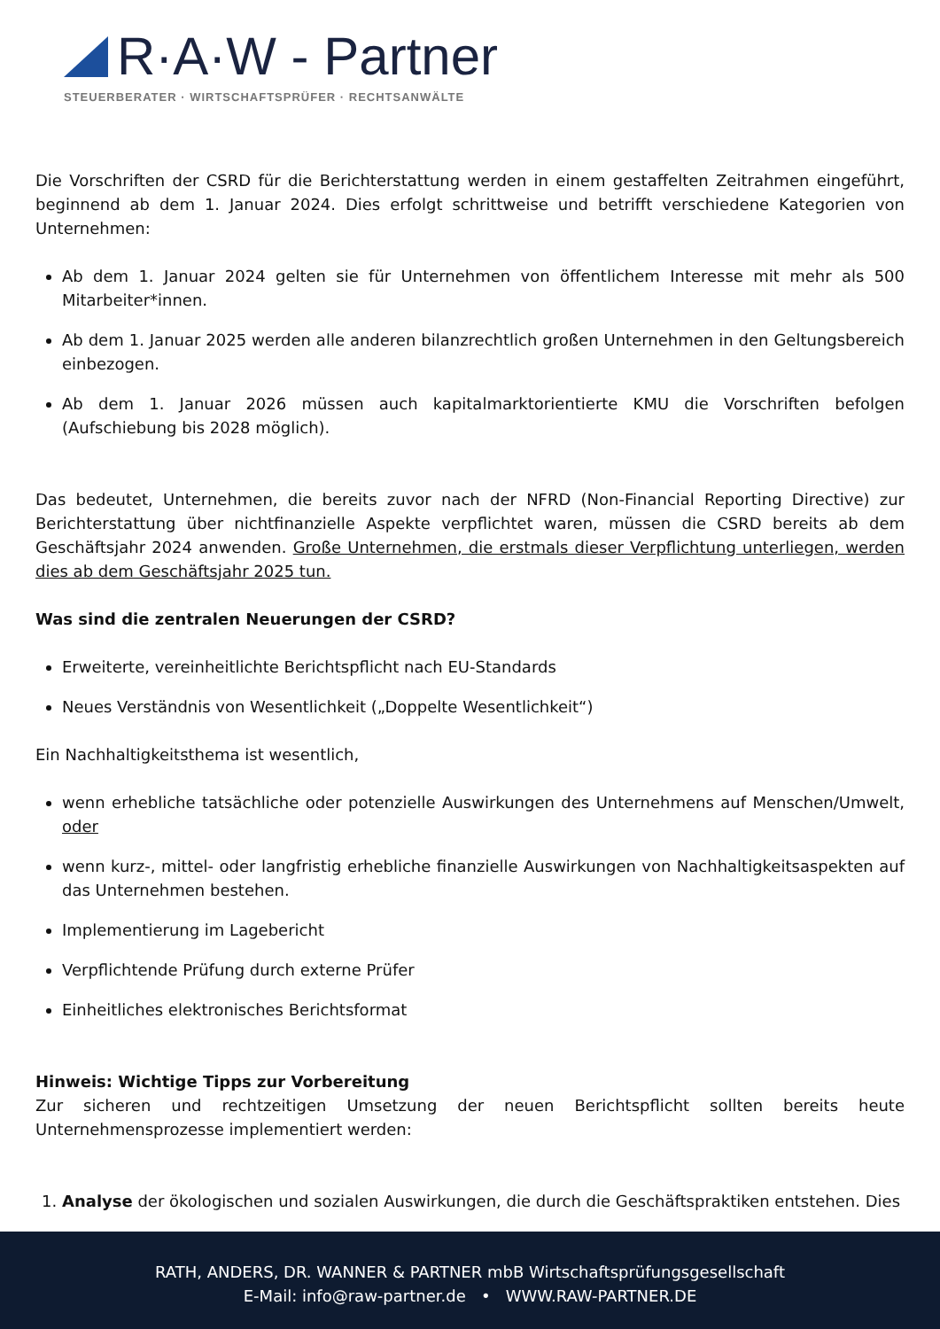R·A·W - Partner
STEUERBERATER · WIRTSCHAFTSPRÜFER · RECHTSANWÄLTE
Die Vorschriften der CSRD für die Berichterstattung werden in einem gestaffelten Zeitrahmen eingeführt, beginnend ab dem 1. Januar 2024. Dies erfolgt schrittweise und betrifft verschiedene Kategorien von Unternehmen:
Ab dem 1. Januar 2024 gelten sie für Unternehmen von öffentlichem Interesse mit mehr als 500 Mitarbeiter*innen.
Ab dem 1. Januar 2025 werden alle anderen bilanzrechtlich großen Unternehmen in den Geltungsbereich einbezogen.
Ab dem 1. Januar 2026 müssen auch kapitalmarktorientierte KMU die Vorschriften befolgen (Aufschiebung bis 2028 möglich).
Das bedeutet, Unternehmen, die bereits zuvor nach der NFRD (Non-Financial Reporting Directive) zur Berichterstattung über nichtfinanzielle Aspekte verpflichtet waren, müssen die CSRD bereits ab dem Geschäftsjahr 2024 anwenden. Große Unternehmen, die erstmals dieser Verpflichtung unterliegen, werden dies ab dem Geschäftsjahr 2025 tun.
Was sind die zentralen Neuerungen der CSRD?
Erweiterte, vereinheitlichte Berichtspflicht nach EU-Standards
Neues Verständnis von Wesentlichkeit („Doppelte Wesentlichkeit“)
Ein Nachhaltigkeitsthema ist wesentlich,
wenn erhebliche tatsächliche oder potenzielle Auswirkungen des Unternehmens auf Menschen/Umwelt, oder
wenn kurz-, mittel- oder langfristig erhebliche finanzielle Auswirkungen von Nachhaltigkeitsaspekten auf das Unternehmen bestehen.
Implementierung im Lagebericht
Verpflichtende Prüfung durch externe Prüfer
Einheitliches elektronisches Berichtsformat
Hinweis: Wichtige Tipps zur Vorbereitung
Zur sicheren und rechtzeitigen Umsetzung der neuen Berichtspflicht sollten bereits heute Unternehmensprozesse implementiert werden:
1. Analyse der ökologischen und sozialen Auswirkungen, die durch die Geschäftspraktiken entstehen. Dies
RATH, ANDERS, DR. WANNER & PARTNER mbB Wirtschaftsprüfungsgesellschaft
E-Mail: info@raw-partner.de • WWW.RAW-PARTNER.DE